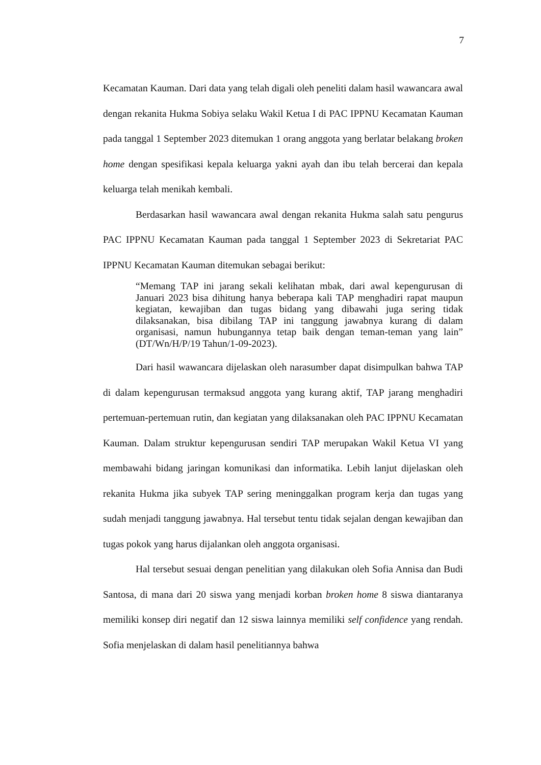7
Kecamatan Kauman. Dari data yang telah digali oleh peneliti dalam hasil wawancara awal dengan rekanita Hukma Sobiya selaku Wakil Ketua I di PAC IPPNU Kecamatan Kauman pada tanggal 1 September 2023 ditemukan 1 orang anggota yang berlatar belakang broken home dengan spesifikasi kepala keluarga yakni ayah dan ibu telah bercerai dan kepala keluarga telah menikah kembali.
Berdasarkan hasil wawancara awal dengan rekanita Hukma salah satu pengurus PAC IPPNU Kecamatan Kauman pada tanggal 1 September 2023 di Sekretariat PAC IPPNU Kecamatan Kauman ditemukan sebagai berikut:
“Memang TAP ini jarang sekali kelihatan mbak, dari awal kepengurusan di Januari 2023 bisa dihitung hanya beberapa kali TAP menghadiri rapat maupun kegiatan, kewajiban dan tugas bidang yang dibawahi juga sering tidak dilaksanakan, bisa dibilang TAP ini tanggung jawabnya kurang di dalam organisasi, namun hubungannya tetap baik dengan teman-teman yang lain” (DT/Wn/H/P/19 Tahun/1-09-2023).
Dari hasil wawancara dijelaskan oleh narasumber dapat disimpulkan bahwa TAP di dalam kepengurusan termaksud anggota yang kurang aktif, TAP jarang menghadiri pertemuan-pertemuan rutin, dan kegiatan yang dilaksanakan oleh PAC IPPNU Kecamatan Kauman. Dalam struktur kepengurusan sendiri TAP merupakan Wakil Ketua VI yang membawahi bidang jaringan komunikasi dan informatika. Lebih lanjut dijelaskan oleh rekanita Hukma jika subyek TAP sering meninggalkan program kerja dan tugas yang sudah menjadi tanggung jawabnya. Hal tersebut tentu tidak sejalan dengan kewajiban dan tugas pokok yang harus dijalankan oleh anggota organisasi.
Hal tersebut sesuai dengan penelitian yang dilakukan oleh Sofia Annisa dan Budi Santosa, di mana dari 20 siswa yang menjadi korban broken home 8 siswa diantaranya memiliki konsep diri negatif dan 12 siswa lainnya memiliki self confidence yang rendah. Sofia menjelaskan di dalam hasil penelitiannya bahwa